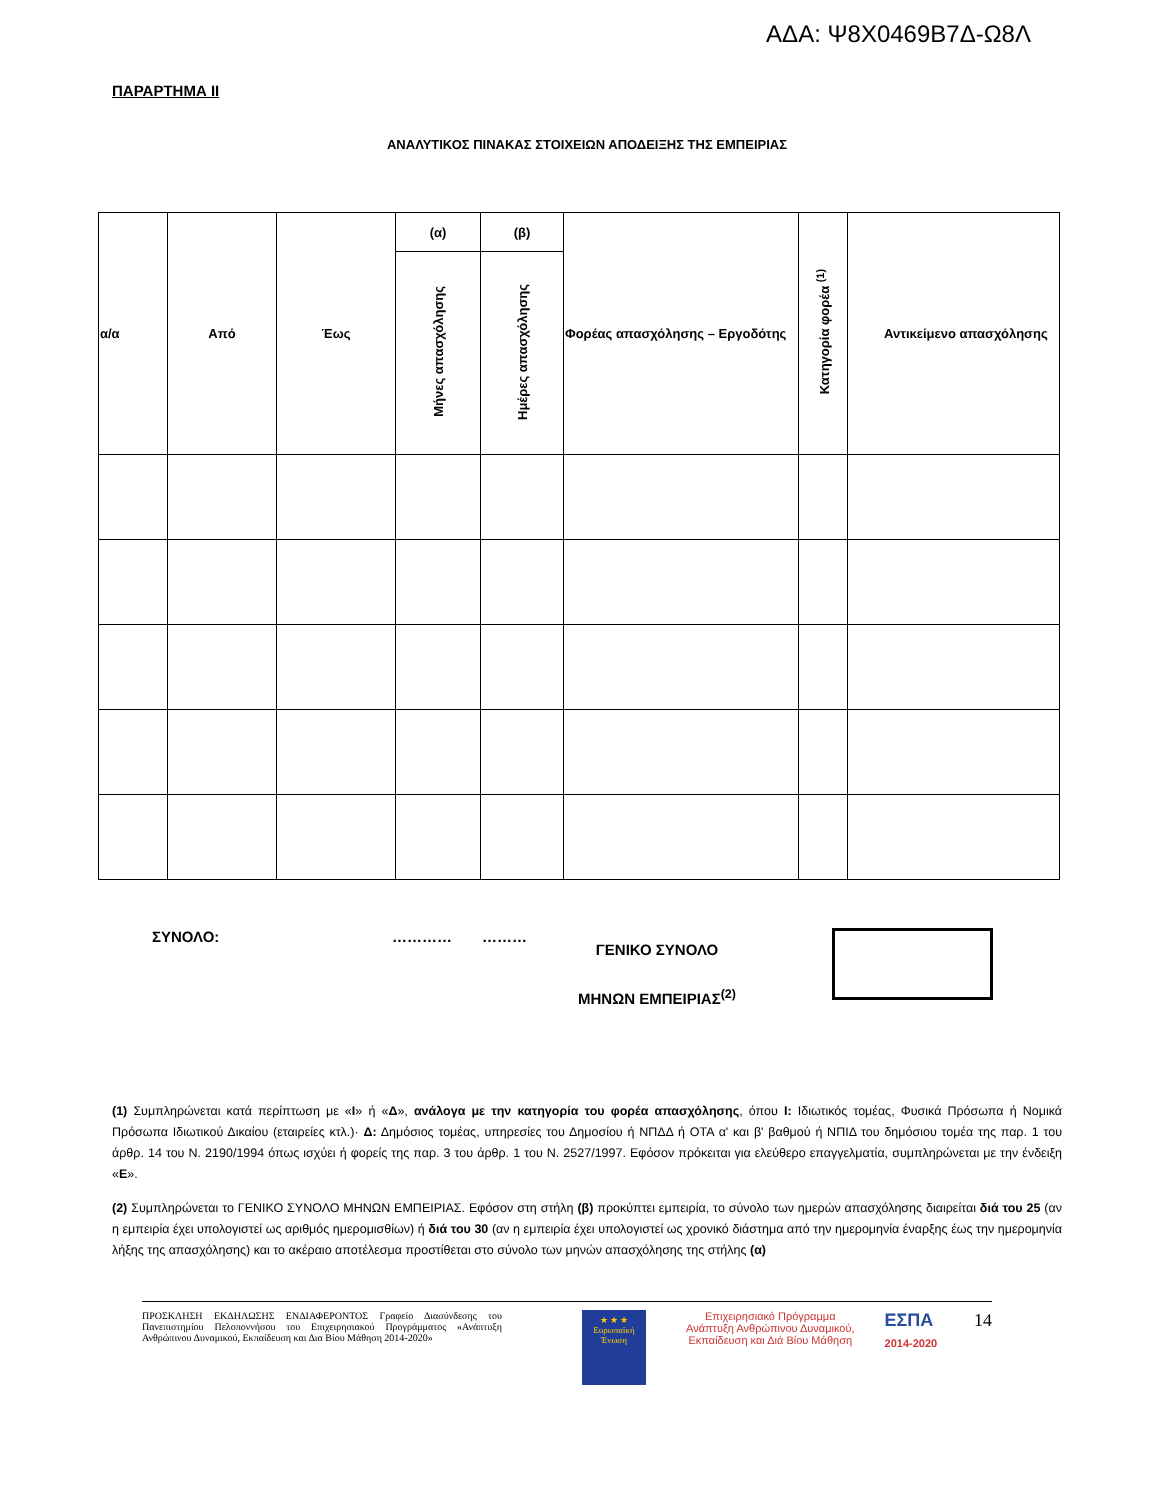ΑΔΑ: Ψ8Χ0469Β7Δ-Ω8Λ
ΠΑΡΑΡΤΗΜΑ ΙΙ
ΑΝΑΛΥΤΙΚΟΣ ΠΙΝΑΚΑΣ ΣΤΟΙΧΕΙΩΝ ΑΠΟΔΕΙΞΗΣ ΤΗΣ ΕΜΠΕΙΡΙΑΣ
| α/α | Από | Έως | (α) | (β) | Φορέας απασχόλησης – Εργοδότης | Κατηγορία φορέα <sup>(1)</sup> | Αντικείμενο απασχόλησης |
| --- | --- | --- | --- | --- | --- | --- | --- |
| | | | Μήνες απασχόλησης | Ημέρες απασχόλησης | | | |
ΣΥΝΟΛΟ: ………… ………
ΓΕΝΙΚΟ ΣΥΝΟΛΟ
ΜΗΝΩΝ ΕΜΠΕΙΡΙΑΣ<sup>(2)</sup>
(1) Συμπληρώνεται κατά περίπτωση με «Ι» ή «Δ», ανάλογα με την κατηγορία του φορέα απασχόλησης, όπου Ι: Ιδιωτικός τομέας, Φυσικά Πρόσωπα ή Νομικά Πρόσωπα Ιδιωτικού Δικαίου (εταιρείες κτλ.)· Δ: Δημόσιος τομέας, υπηρεσίες του Δημοσίου ή ΝΠΔΔ ή ΟΤΑ α' και β' βαθμού ή ΝΠΙΔ του δημόσιου τομέα της παρ. 1 του άρθρ. 14 του Ν. 2190/1994 όπως ισχύει ή φορείς της παρ. 3 του άρθρ. 1 του Ν. 2527/1997. Εφόσον πρόκειται για ελεύθερο επαγγελματία, συμπληρώνεται με την ένδειξη «Ε».
(2) Συμπληρώνεται το ΓΕΝΙΚΟ ΣΥΝΟΛΟ ΜΗΝΩΝ ΕΜΠΕΙΡΙΑΣ. Εφόσον στη στήλη (β) προκύπτει εμπειρία, το σύνολο των ημερών απασχόλησης διαιρείται διά του 25 (αν η εμπειρία έχει υπολογιστεί ως αριθμός ημερομισθίων) ή διά του 30 (αν η εμπειρία έχει υπολογιστεί ως χρονικό διάστημα από την ημερομηνία έναρξης έως την ημερομηνία λήξης της απασχόλησης) και το ακέραιο αποτέλεσμα προστίθεται στο σύνολο των μηνών απασχόλησης της στήλης (α)
ΠΡΟΣΚΛΗΣΗ ΕΚΔΗΛΩΣΗΣ ΕΝΔΙΑΦΕΡΟΝΤΟΣ Γραφείο Διασύνδεσης του Πανεπιστημίου Πελοποννήσου του Επιχειρησιακού Προγράμματος «Ανάπτυξη Ανθρώπινου Δυναμικού, Εκπαίδευση και Δια Βίου Μάθηση 2014-2020»
★ ★ ★
Ευρωπαϊκή Ένωση
Επιχειρησιακό Πρόγραμμα
Ανάπτυξη Ανθρώπινου Δυναμικού,
Εκπαίδευση και Διά Βίου Μάθηση
ΕΣΠΑ
2014-2020
14